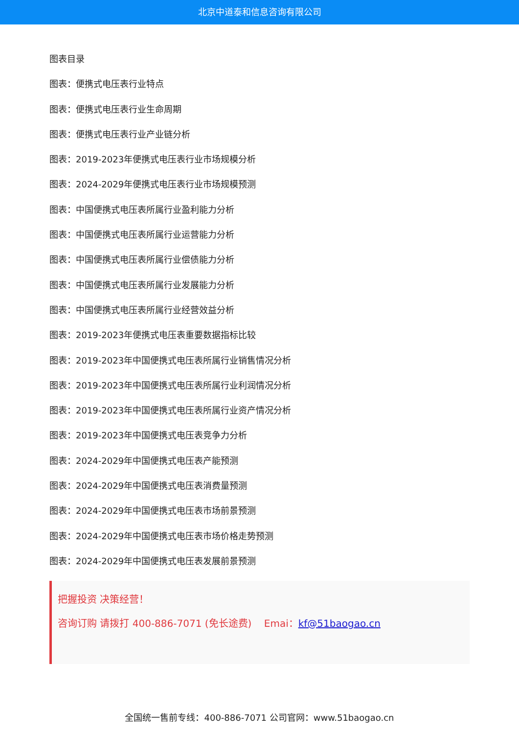北京中道泰和信息咨询有限公司
图表目录
图表：便携式电压表行业特点
图表：便携式电压表行业生命周期
图表：便携式电压表行业产业链分析
图表：2019-2023年便携式电压表行业市场规模分析
图表：2024-2029年便携式电压表行业市场规模预测
图表：中国便携式电压表所属行业盈利能力分析
图表：中国便携式电压表所属行业运营能力分析
图表：中国便携式电压表所属行业偿债能力分析
图表：中国便携式电压表所属行业发展能力分析
图表：中国便携式电压表所属行业经营效益分析
图表：2019-2023年便携式电压表重要数据指标比较
图表：2019-2023年中国便携式电压表所属行业销售情况分析
图表：2019-2023年中国便携式电压表所属行业利润情况分析
图表：2019-2023年中国便携式电压表所属行业资产情况分析
图表：2019-2023年中国便携式电压表竞争力分析
图表：2024-2029年中国便携式电压表产能预测
图表：2024-2029年中国便携式电压表消费量预测
图表：2024-2029年中国便携式电压表市场前景预测
图表：2024-2029年中国便携式电压表市场价格走势预测
图表：2024-2029年中国便携式电压表发展前景预测
把握投资 决策经营！
咨询订购 请拨打 400-886-7071 (免长途费) Emai：kf@51baogao.cn
全国统一售前专线：400-886-7071 公司官网：www.51baogao.cn